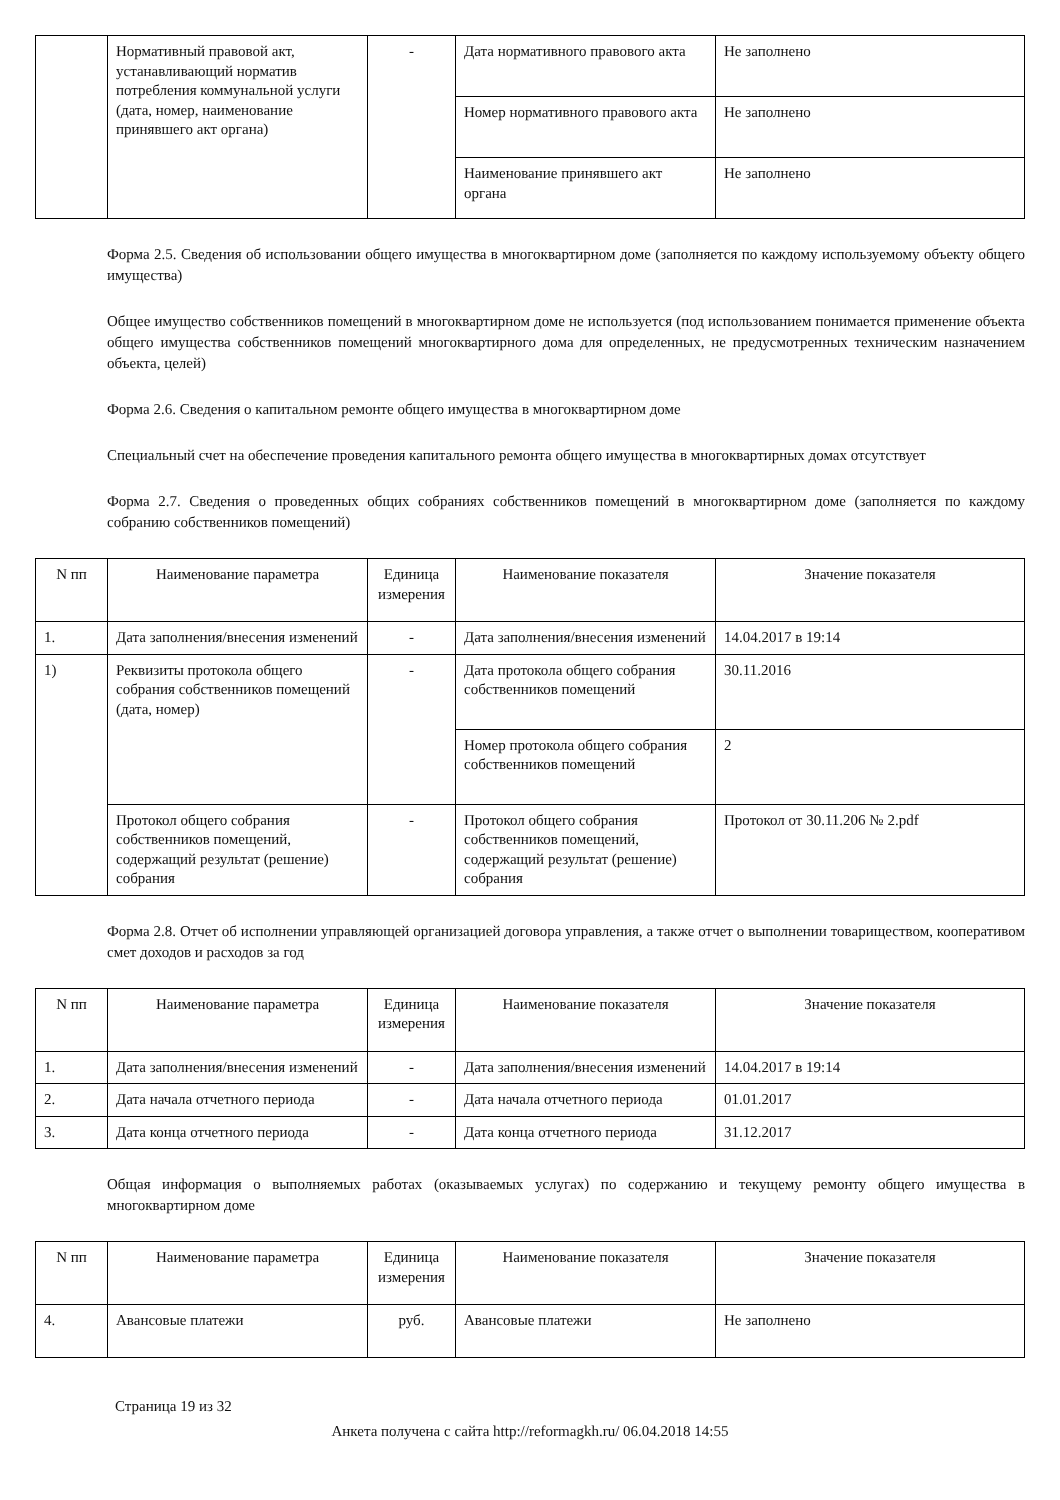| | Нормативный правовой акт, устанавливающий норматив потребления коммунальной услуги (дата, номер, наименование принявшего акт органа) | - | Дата нормативного правового акта | Не заполнено |
| | | | Номер нормативного правового акта | Не заполнено |
| | | | Наименование принявшего акт органа | Не заполнено |
Форма 2.5. Сведения об использовании общего имущества в многоквартирном доме (заполняется по каждому используемому объекту общего имущества)
Общее имущество собственников помещений в многоквартирном доме не используется (под использованием понимается применение объекта общего имущества собственников помещений многоквартирного дома для определенных, не предусмотренных техническим назначением объекта, целей)
Форма 2.6. Сведения о капитальном ремонте общего имущества в многоквартирном доме
Специальный счет на обеспечение проведения капитального ремонта общего имущества в многоквартирных домах отсутствует
Форма 2.7. Сведения о проведенных общих собраниях собственников помещений в многоквартирном доме (заполняется по каждому собранию собственников помещений)
| N пп | Наименование параметра | Единица измерения | Наименование показателя | Значение показателя |
| --- | --- | --- | --- | --- |
| 1. | Дата заполнения/внесения изменений | - | Дата заполнения/внесения изменений | 14.04.2017 в 19:14 |
| 1) | Реквизиты протокола общего собрания собственников помещений (дата, номер) | - | Дата протокола общего собрания собственников помещений | 30.11.2016 |
| | | | Номер протокола общего собрания собственников помещений | 2 |
| | Протокол общего собрания собственников помещений, содержащий результат (решение) собрания | - | Протокол общего собрания собственников помещений, содержащий результат (решение) собрания | Протокол от 30.11.206 № 2.pdf |
Форма 2.8. Отчет об исполнении управляющей организацией договора управления, а также отчет о выполнении товариществом, кооперативом смет доходов и расходов за год
| N пп | Наименование параметра | Единица измерения | Наименование показателя | Значение показателя |
| --- | --- | --- | --- | --- |
| 1. | Дата заполнения/внесения изменений | - | Дата заполнения/внесения изменений | 14.04.2017 в 19:14 |
| 2. | Дата начала отчетного периода | - | Дата начала отчетного периода | 01.01.2017 |
| 3. | Дата конца отчетного периода | - | Дата конца отчетного периода | 31.12.2017 |
Общая информация о выполняемых работах (оказываемых услугах) по содержанию и текущему ремонту общего имущества в многоквартирном доме
| N пп | Наименование параметра | Единица измерения | Наименование показателя | Значение показателя |
| --- | --- | --- | --- | --- |
| 4. | Авансовые платежи | руб. | Авансовые платежи | Не заполнено |
Страница 19 из 32
Анкета получена с сайта http://reformagkh.ru/ 06.04.2018 14:55